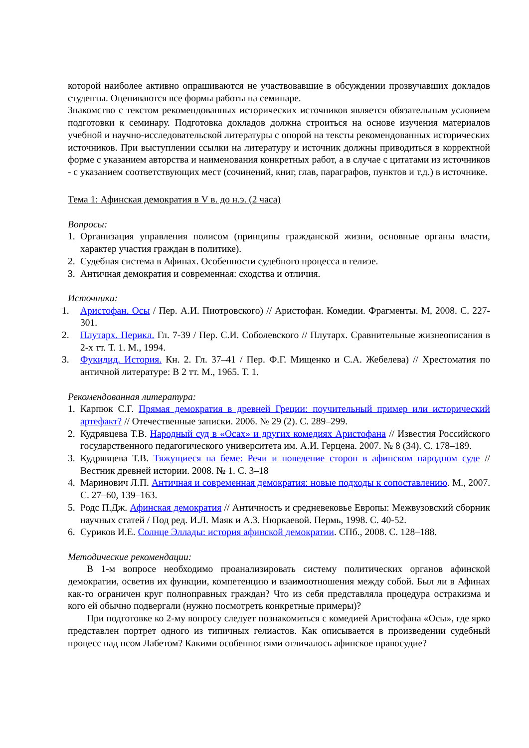которой наиболее активно опрашиваются не участвовавшие в обсуждении прозвучавших докладов студенты. Оцениваются все формы работы на семинаре.
Знакомство с текстом рекомендованных исторических источников является обязательным условием подготовки к семинару. Подготовка докладов должна строиться на основе изучения материалов учебной и научно-исследовательской литературы с опорой на тексты рекомендованных исторических источников. При выступлении ссылки на литературу и источник должны приводиться в корректной форме с указанием авторства и наименования конкретных работ, а в случае с цитатами из источников - с указанием соответствующих мест (сочинений, книг, глав, параграфов, пунктов и т.д.) в источнике.
Тема 1: Афинская демократия в V в. до н.э. (2 часа)
Вопросы:
1. Организация управления полисом (принципы гражданской жизни, основные органы власти, характер участия граждан в политике).
2. Судебная система в Афинах. Особенности судебного процесса в гелиэе.
3. Античная демократия и современная: сходства и отличия.
Источники:
1. Аристофан. Осы / Пер. А.И. Пиотровского) // Аристофан. Комедии. Фрагменты. М, 2008. С. 227-301.
2. Плутарх. Перикл. Гл. 7-39 / Пер. С.И. Соболевского // Плутарх. Сравнительные жизнеописания в 2-х тт. Т. 1. М., 1994.
3. Фукидид. История. Кн. 2. Гл. 37–41 / Пер. Ф.Г. Мищенко и С.А. Жебелева) // Хрестоматия по античной литературе: В 2 тт. М., 1965. Т. 1.
Рекомендованная литература:
1. Карпюк С.Г. Прямая демократия в древней Греции: поучительный пример или исторический артефакт? // Отечественные записки. 2006. № 29 (2). С. 289–299.
2. Кудрявцева Т.В. Народный суд в «Осах» и других комедиях Аристофана // Известия Российского государственного педагогического университета им. А.И. Герцена. 2007. № 8 (34). С. 178–189.
3. Кудрявцева Т.В. Тяжущиеся на беме: Речи и поведение сторон в афинском народном суде // Вестник древней истории. 2008. № 1. С. 3–18
4. Маринович Л.П. Античная и современная демократия: новые подходы к сопоставлению. М., 2007. С. 27–60, 139–163.
5. Родс П.Дж. Афинская демократия // Античность и средневековье Европы: Межвузовский сборник научных статей / Под ред. И.Л. Маяк и А.З. Нюркаевой. Пермь, 1998. С. 40-52.
6. Суриков И.Е. Солнце Эллады: история афинской демократии. СПб., 2008. С. 128–188.
Методические рекомендации:
В 1-м вопросе необходимо проанализировать систему политических органов афинской демократии, осветив их функции, компетенцию и взаимоотношения между собой. Был ли в Афинах как-то ограничен круг полноправных граждан? Что из себя представляла процедура остракизма и кого ей обычно подвергали (нужно посмотреть конкретные примеры)?
При подготовке ко 2-му вопросу следует познакомиться с комедией Аристофана «Осы», где ярко представлен портрет одного из типичных гелиастов. Как описывается в произведении судебный процесс над псом Лабетом? Какими особенностями отличалось афинское правосудие?